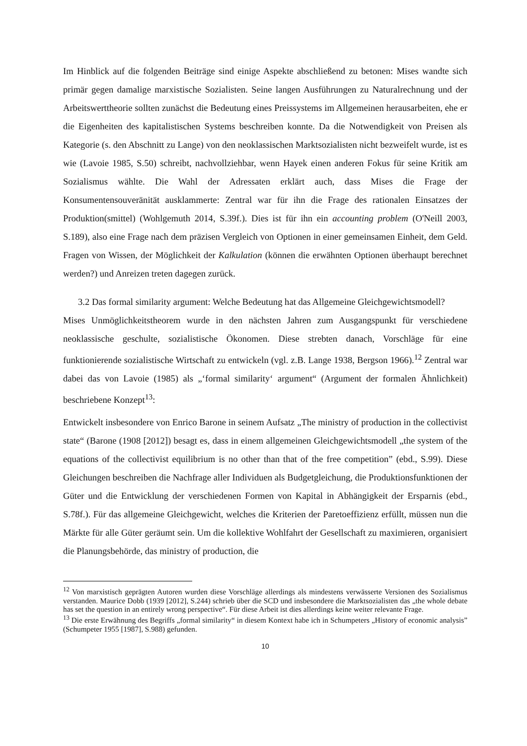Im Hinblick auf die folgenden Beiträge sind einige Aspekte abschließend zu betonen: Mises wandte sich primär gegen damalige marxistische Sozialisten. Seine langen Ausführungen zu Naturalrechnung und der Arbeitswerttheorie sollten zunächst die Bedeutung eines Preissystems im Allgemeinen herausarbeiten, ehe er die Eigenheiten des kapitalistischen Systems beschreiben konnte. Da die Notwendigkeit von Preisen als Kategorie (s. den Abschnitt zu Lange) von den neoklassischen Marktsozialisten nicht bezweifelt wurde, ist es wie (Lavoie 1985, S.50) schreibt, nachvollziehbar, wenn Hayek einen anderen Fokus für seine Kritik am Sozialismus wählte. Die Wahl der Adressaten erklärt auch, dass Mises die Frage der Konsumentensouveränität ausklammerte: Zentral war für ihn die Frage des rationalen Einsatzes der Produktion(smittel) (Wohlgemuth 2014, S.39f.). Dies ist für ihn ein accounting problem (O'Neill 2003, S.189), also eine Frage nach dem präzisen Vergleich von Optionen in einer gemeinsamen Einheit, dem Geld. Fragen von Wissen, der Möglichkeit der Kalkulation (können die erwähnten Optionen überhaupt berechnet werden?) und Anreizen treten dagegen zurück.
3.2 Das formal similarity argument: Welche Bedeutung hat das Allgemeine Gleichgewichtsmodell?
Mises Unmöglichkeitstheorem wurde in den nächsten Jahren zum Ausgangspunkt für verschiedene neoklassische geschulte, sozialistische Ökonomen. Diese strebten danach, Vorschläge für eine funktionierende sozialistische Wirtschaft zu entwickeln (vgl. z.B. Lange 1938, Bergson 1966).<sup>12</sup> Zentral war dabei das von Lavoie (1985) als „‘formal similarity‘ argument“ (Argument der formalen Ähnlichkeit) beschriebene Konzept<sup>13</sup>:
Entwickelt insbesondere von Enrico Barone in seinem Aufsatz „The ministry of production in the collectivist state“ (Barone (1908 [2012]) besagt es, dass in einem allgemeinen Gleichgewichtsmodell „the system of the equations of the collectivist equilibrium is no other than that of the free competition” (ebd., S.99). Diese Gleichungen beschreiben die Nachfrage aller Individuen als Budgetgleichung, die Produktionsfunktionen der Güter und die Entwicklung der verschiedenen Formen von Kapital in Abhängigkeit der Ersparnis (ebd., S.78f.). Für das allgemeine Gleichgewicht, welches die Kriterien der Paretoeffizienz erfüllt, müssen nun die Märkte für alle Güter geräumt sein. Um die kollektive Wohlfahrt der Gesellschaft zu maximieren, organisiert die Planungsbehörde, das ministry of production, die
<sup>12</sup> Von marxistisch geprägten Autoren wurden diese Vorschläge allerdings als mindestens verwässerte Versionen des Sozialismus verstanden. Maurice Dobb (1939 [2012], S.244) schrieb über die SCD und insbesondere die Marktsozialisten das „the whole debate has set the question in an entirely wrong perspective“. Für diese Arbeit ist dies allerdings keine weiter relevante Frage.
<sup>13</sup> Die erste Erwähnung des Begriffs „formal similarity“ in diesem Kontext habe ich in Schumpeters „History of economic analysis” (Schumpeter 1955 [1987], S.988) gefunden.
10